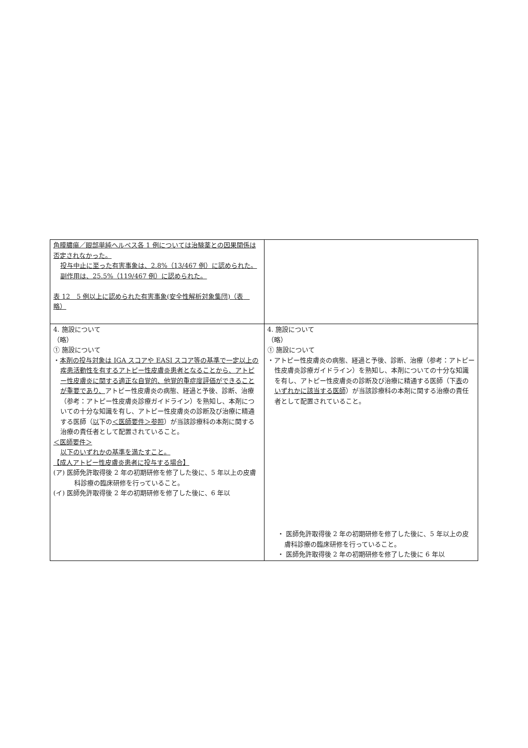| 角膜膿瘍／眼部単純ヘルペス各 1 例については治験薬との因果関係は否定されなかった。 投与中止に至った有害事象は、2.8%（13/467 例）に認められた。 副作用は、25.5%（119/467 例）に認められた。 表 12 5 例以上に認められた有害事象(安全性解析対象集団)（表 略） | |
| 4. 施設について （略） ① 施設について ・ 本剤の投与対象は IGA スコアや EASI スコア等の基準で一定以上の疾患活動性を有するアトピー性皮膚炎患者となることから、アトピー性皮膚炎に関する適正な自覚的、他覚的重症度評価ができることが重要であり、 アトピー性皮膚炎の病態、経過と予後、診断、治療（参考：アトピー性皮膚炎診療ガイドライン）を熟知し、本剤についての十分な知識を有し、アトピー性皮膚炎の診断及び治療に精通する医師（ 以 下の ＜医師要件＞参照 ）が当該診療科の本剤に関する治療の責任者として配置されていること。 ＜医師要件＞ 以下のいずれかの基準を満たすこと。 【成人アトピー性皮膚炎患者に投与する場合】 (ア) 医師免許取得後 2 年の初期研修を修了した後に、5 年以上の皮膚科診療の臨床研修を行っていること。 (イ) 医師免許取得後 2 年の初期研修を修了した後に、6 年以 | 4. 施設について （略） ① 施設について ・アトピー性皮膚炎の病態、経過と予後、診断、治療（参考：アトピー性皮膚炎診療ガイドライン）を熟知し、本剤についての十分な知識を有し、アトピー性皮膚炎の診断及び治療に精通する医師（下 表 の いずれかに該当する医師 ）が当該診療科の本剤に関する治療の責任者として配置されていること。 ・ 医師免許取得後 2 年の初期研修を修了した後に、5 年以上の皮膚科診療の臨床研修を行っていること。 ・ 医師免許取得後 2 年の初期研修を修了した後に 6 年以 |